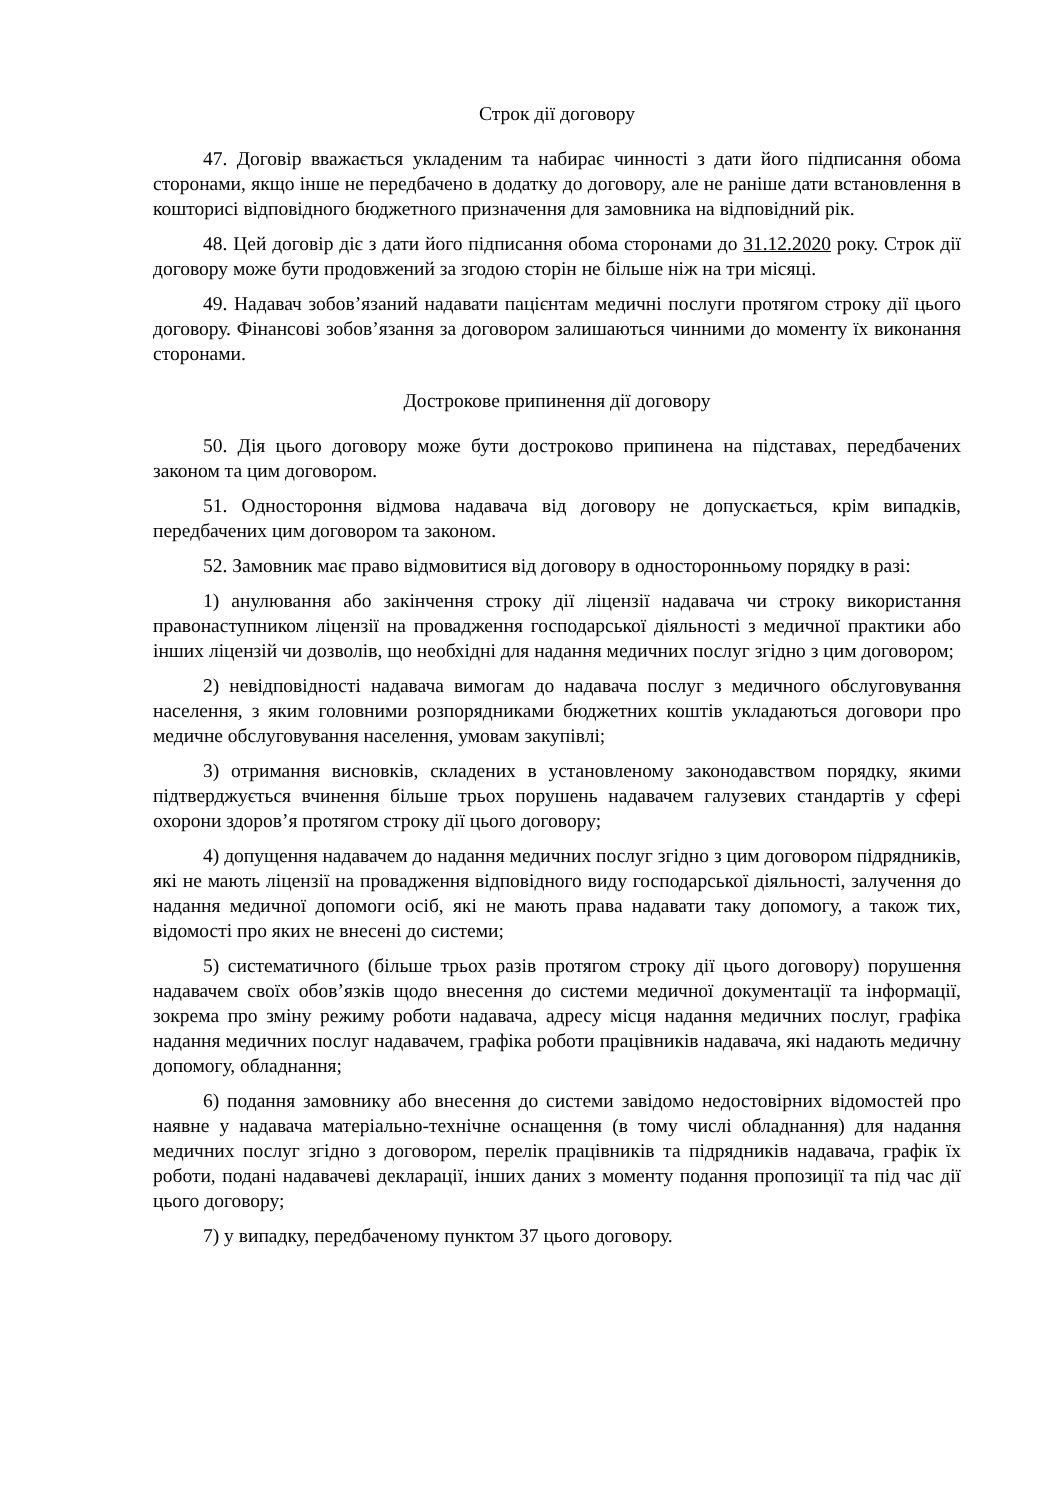Строк дії договору
47. Договір вважається укладеним та набирає чинності з дати його підписання обома сторонами, якщо інше не передбачено в додатку до договору, але не раніше дати встановлення в кошторисі відповідного бюджетного призначення для замовника на відповідний рік.
48. Цей договір діє з дати його підписання обома сторонами до 31.12.2020 року. Строк дії договору може бути продовжений за згодою сторін не більше ніж на три місяці.
49. Надавач зобов’язаний надавати пацієнтам медичні послуги протягом строку дії цього договору. Фінансові зобов’язання за договором залишаються чинними до моменту їх виконання сторонами.
Дострокове припинення дії договору
50. Дія цього договору може бути достроково припинена на підставах, передбачених законом та цим договором.
51. Одностороння відмова надавача від договору не допускається, крім випадків, передбачених цим договором та законом.
52. Замовник має право відмовитися від договору в односторонньому порядку в разі:
1) анулювання або закінчення строку дії ліцензії надавача чи строку використання правонаступником ліцензії на провадження господарської діяльності з медичної практики або інших ліцензій чи дозволів, що необхідні для надання медичних послуг згідно з цим договором;
2) невідповідності надавача вимогам до надавача послуг з медичного обслуговування населення, з яким головними розпорядниками бюджетних коштів укладаються договори про медичне обслуговування населення, умовам закупівлі;
3) отримання висновків, складених в установленому законодавством порядку, якими підтверджується вчинення більше трьох порушень надавачем галузевих стандартів у сфері охорони здоров’я протягом строку дії цього договору;
4) допущення надавачем до надання медичних послуг згідно з цим договором підрядників, які не мають ліцензії на провадження відповідного виду господарської діяльності, залучення до надання медичної допомоги осіб, які не мають права надавати таку допомогу, а також тих, відомості про яких не внесені до системи;
5) систематичного (більше трьох разів протягом строку дії цього договору) порушення надавачем своїх обов’язків щодо внесення до системи медичної документації та інформації, зокрема про зміну режиму роботи надавача, адресу місця надання медичних послуг, графіка надання медичних послуг надавачем, графіка роботи працівників надавача, які надають медичну допомогу, обладнання;
6) подання замовнику або внесення до системи завідомо недостовірних відомостей про наявне у надавача матеріально-технічне оснащення (в тому числі обладнання) для надання медичних послуг згідно з договором, перелік працівників та підрядників надавача, графік їх роботи, подані надавачеві декларації, інших даних з моменту подання пропозиції та під час дії цього договору;
7) у випадку, передбаченому пунктом 37 цього договору.